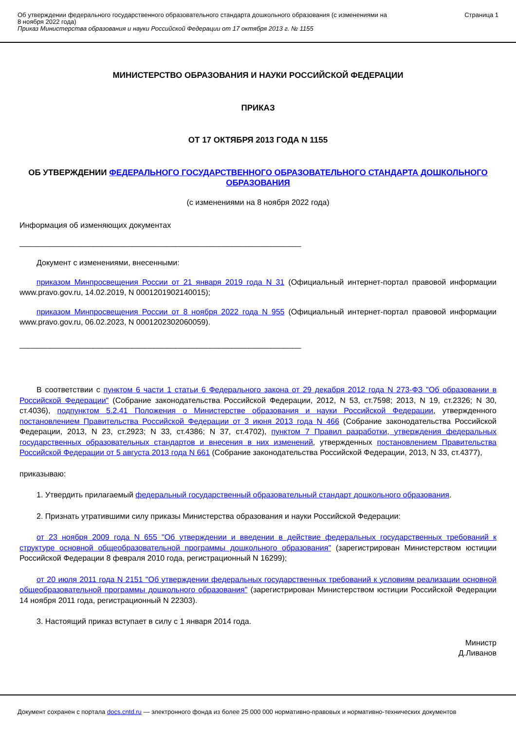Об утверждении федерального государственного образовательного стандарта дошкольного образования (с изменениями на
8 ноября 2022 года)
Приказ Министерства образования и науки Российской Федерации от 17 октября 2013 г. № 1155
Страница 1
МИНИСТЕРСТВО ОБРАЗОВАНИЯ И НАУКИ РОССИЙСКОЙ ФЕДЕРАЦИИ
ПРИКАЗ
ОТ 17 ОКТЯБРЯ 2013 ГОДА N 1155
ОБ УТВЕРЖДЕНИИ ФЕДЕРАЛЬНОГО ГОСУДАРСТВЕННОГО ОБРАЗОВАТЕЛЬНОГО СТАНДАРТА ДОШКОЛЬНОГО ОБРАЗОВАНИЯ
(с изменениями на 8 ноября 2022 года)
Информация об изменяющих документах
_________________________________________________________________
Документ с изменениями, внесенными:
приказом Минпросвещения России от 21 января 2019 года N 31 (Официальный интернет-портал правовой информации www.pravo.gov.ru, 14.02.2019, N 0001201902140015);
приказом Минпросвещения России от 8 ноября 2022 года N 955 (Официальный интернет-портал правовой информации www.pravo.gov.ru, 06.02.2023, N 0001202302060059).
_________________________________________________________________
В соответствии с пунктом 6 части 1 статьи 6 Федерального закона от 29 декабря 2012 года N 273-ФЗ "Об образовании в Российской Федерации" (Собрание законодательства Российской Федерации, 2012, N 53, ст.7598; 2013, N 19, ст.2326; N 30, ст.4036), подпунктом 5.2.41 Положения о Министерстве образования и науки Российской Федерации, утвержденного постановлением Правительства Российской Федерации от 3 июня 2013 года N 466 (Собрание законодательства Российской Федерации, 2013, N 23, ст.2923; N 33, ст.4386; N 37, ст.4702), пунктом 7 Правил разработки, утверждения федеральных государственных образовательных стандартов и внесения в них изменений, утвержденных постановлением Правительства Российской Федерации от 5 августа 2013 года N 661 (Собрание законодательства Российской Федерации, 2013, N 33, ст.4377),
приказываю:
1. Утвердить прилагаемый федеральный государственный образовательный стандарт дошкольного образования.
2. Признать утратившими силу приказы Министерства образования и науки Российской Федерации:
от 23 ноября 2009 года N 655 "Об утверждении и введении в действие федеральных государственных требований к структуре основной общеобразовательной программы дошкольного образования" (зарегистрирован Министерством юстиции Российской Федерации 8 февраля 2010 года, регистрационный N 16299);
от 20 июля 2011 года N 2151 "Об утверждении федеральных государственных требований к условиям реализации основной общеобразовательной программы дошкольного образования" (зарегистрирован Министерством юстиции Российской Федерации 14 ноября 2011 года, регистрационный N 22303).
3. Настоящий приказ вступает в силу с 1 января 2014 года.
Министр
Д.Ливанов
Документ сохранен с портала docs.cntd.ru — электронного фонда из более 25 000 000 нормативно-правовых и нормативно-технических документов